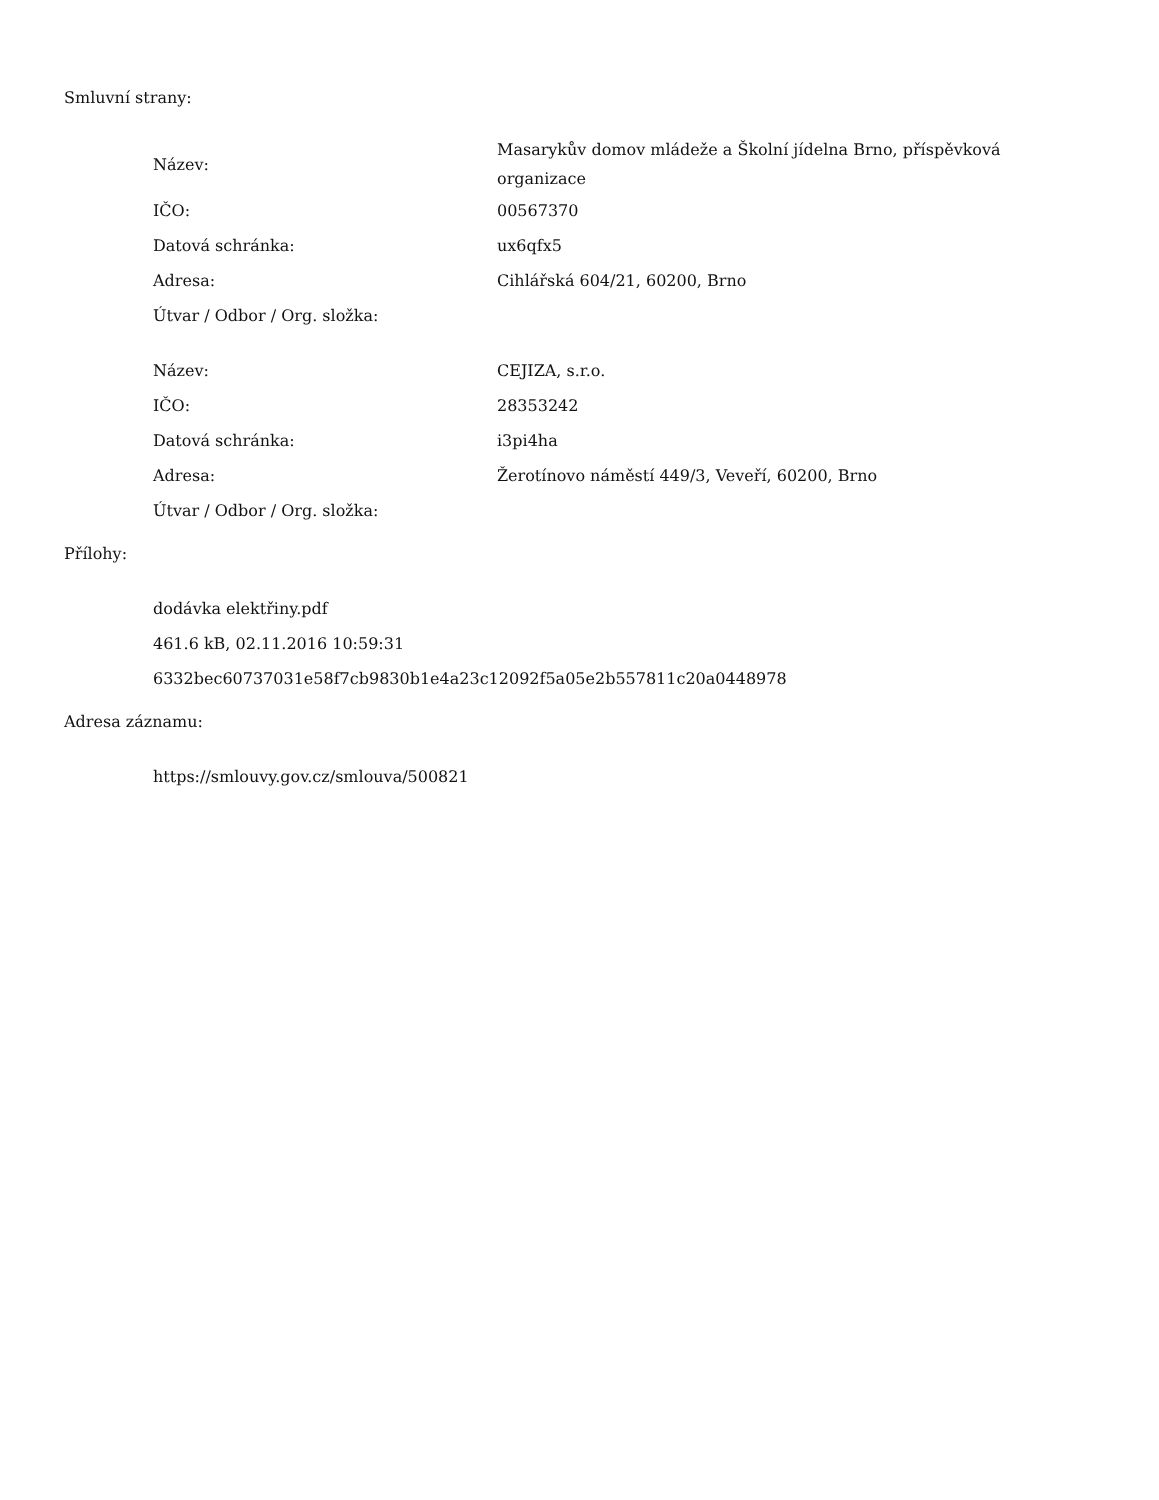Smluvní strany:
| Název: | Masarykův domov mládeže a Školní jídelna Brno, příspěvková organizace |
| IČO: | 00567370 |
| Datová schránka: | ux6qfx5 |
| Adresa: | Cihlářská 604/21, 60200, Brno |
| Útvar / Odbor / Org. složka: | |
| Název: | CEJIZA, s.r.o. |
| IČO: | 28353242 |
| Datová schránka: | i3pi4ha |
| Adresa: | Žerotínovo náměstí 449/3, Veveří, 60200, Brno |
| Útvar / Odbor / Org. složka: | |
Přílohy:
dodávka elektřiny.pdf
461.6 kB, 02.11.2016 10:59:31
6332bec60737031e58f7cb9830b1e4a23c12092f5a05e2b557811c20a0448978
Adresa záznamu:
https://smlouvy.gov.cz/smlouva/500821